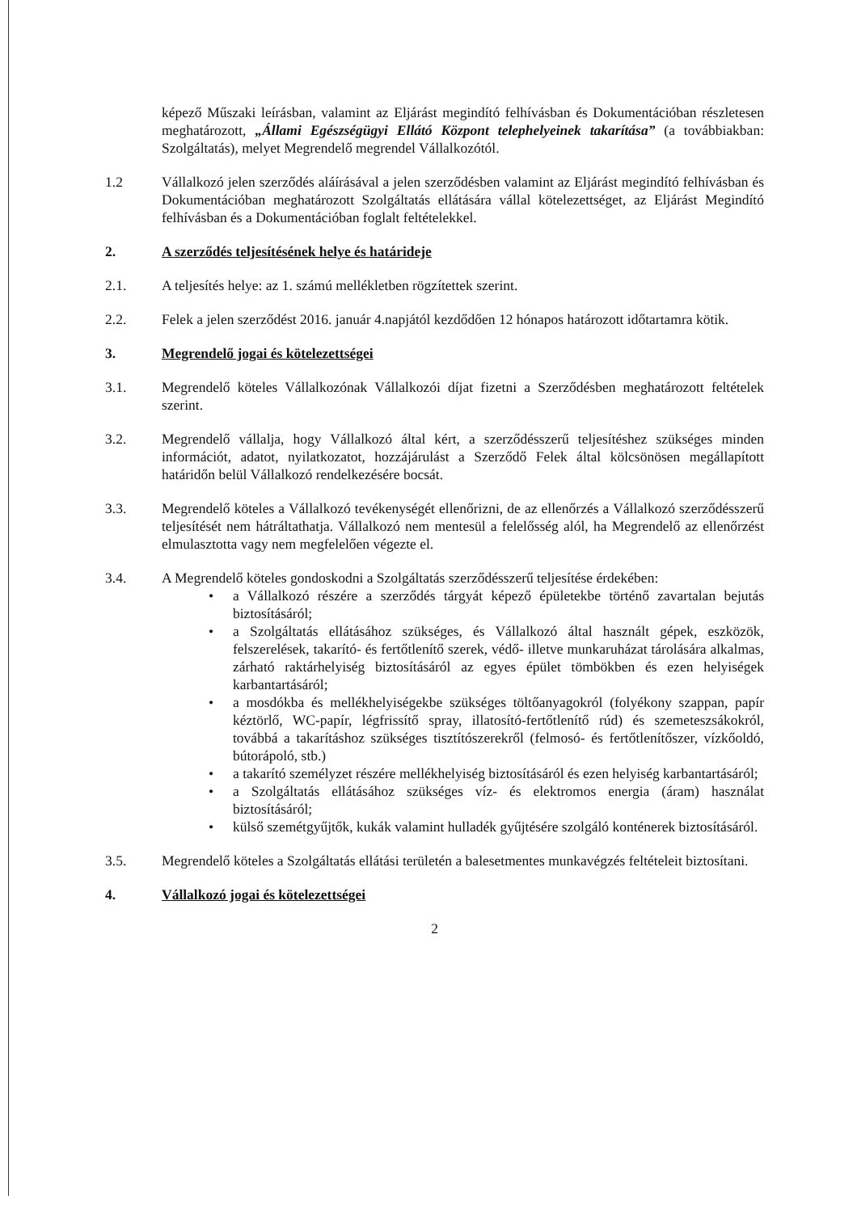képező Műszaki leírásban, valamint az Eljárást megindító felhívásban és Dokumentációban részletesen meghatározott, „Állami Egészségügyi Ellátó Központ telephelyeinek takarítása” (a továbbiakban: Szolgáltatás), melyet Megrendelő megrendel Vállalkozótól.
1.2 Vállalkozó jelen szerződés aláírásával a jelen szerződésben valamint az Eljárást megindító felhívásban és Dokumentációban meghatározott Szolgáltatás ellátására vállal kötelezettséget, az Eljárást Megindító felhívásban és a Dokumentációban foglalt feltételekkel.
2. A szerződés teljesítésének helye és határideje
2.1. A teljesítés helye: az 1. számú mellékletben rögzítettek szerint.
2.2. Felek a jelen szerződést 2016. január 4.napjától kezdődően 12 hónapos határozott időtartamra kötik.
3. Megrendelő jogai és kötelezettségei
3.1. Megrendelő köteles Vállalkozónak Vállalkozói díjat fizetni a Szerződésben meghatározott feltételek szerint.
3.2. Megrendelő vállalja, hogy Vállalkozó által kért, a szerződésszerű teljesítéshez szükséges minden információt, adatot, nyilatkozatot, hozzájárulást a Szerződő Felek által kölcsönösen megállapított határidőn belül Vállalkozó rendelkezésére bocsát.
3.3. Megrendelő köteles a Vállalkozó tevékenységét ellenőrizni, de az ellenőrzés a Vállalkozó szerződésszerű teljesítését nem hátráltathatja. Vállalkozó nem mentesül a felelősség alól, ha Megrendelő az ellenőrzést elmulasztotta vagy nem megfelelően végezte el.
3.4. A Megrendelő köteles gondoskodni a Szolgáltatás szerződésszerű teljesítése érdekében:
• a Vállalkozó részére a szerződés tárgyát képező épületekbe történő zavartalan bejutás biztosításáról;
• a Szolgáltatás ellátásához szükséges, és Vállalkozó által használt gépek, eszközök, felszerelések, takarító- és fertőtlenítő szerek, védő- illetve munkaruházat tárolására alkalmas, zárható raktárhelyiség biztosításáról az egyes épület tömbökben és ezen helyiségek karbantartásáról;
• a mosdókba és mellékhelyiségekbe szükséges töltőanyagokról (folyékony szappan, papír kéztörlő, WC-papír, légfrissítő spray, illatosító-fertőtlenítő rúd) és szemeteszsákokról, továbbá a takarításhoz szükséges tisztítószerekről (felmosó- és fertőtlenítőszer, vízkőoldó, bútorápoló, stb.)
• a takarító személyzet részére mellékhelyiség biztosításáról és ezen helyiség karbantartásáról;
• a Szolgáltatás ellátásához szükséges víz- és elektromos energia (áram) használat biztosításáról;
• külső szemétgyűjtők, kukák valamint hulladék gyűjtésére szolgáló konténerek biztosításáról.
3.5. Megrendelő köteles a Szolgáltatás ellátási területén a balesetmentes munkavégzés feltételeit biztosítani.
4. Vállalkozó jogai és kötelezettségei
2